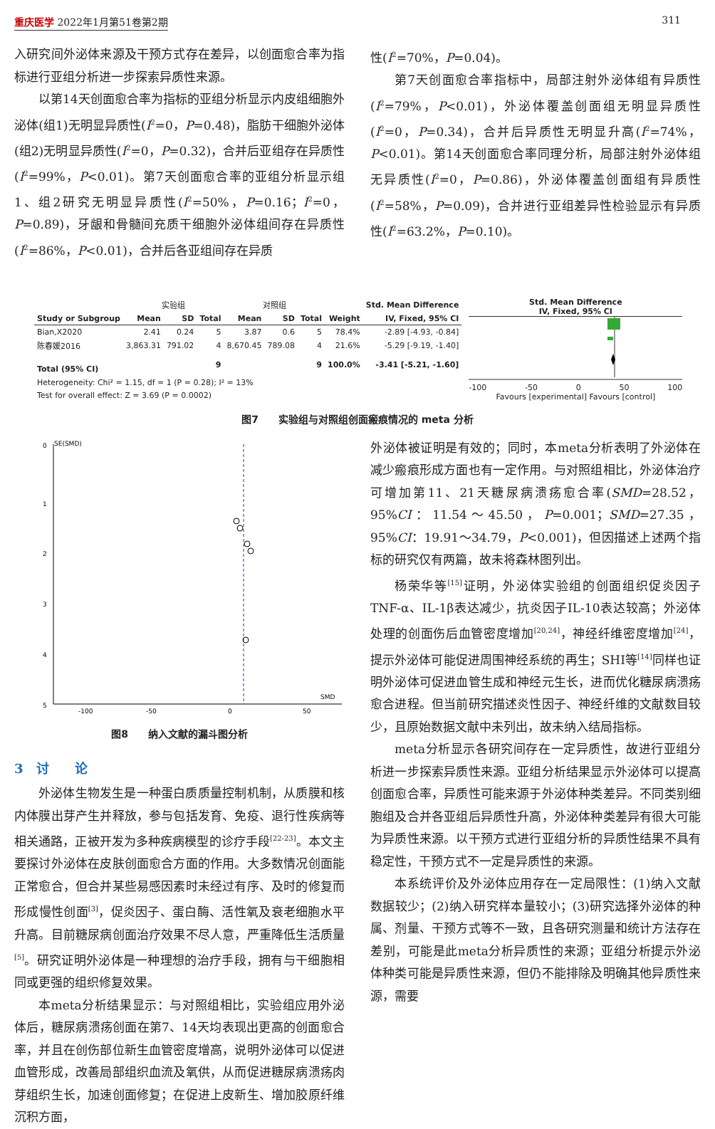重庆医学 2022年1月第51卷第2期 311
入研究间外泌体来源及干预方式存在差异，以创面愈合率为指标进行亚组分析进一步探索异质性来源。
以第14天创面愈合率为指标的亚组分析显示内皮组细胞外泌体(组1)无明显异质性(I<sup>2</sup>=0，P=0.48)，脂肪干细胞外泌体(组2)无明显异质性(I<sup>2</sup>=0，P=0.32)，合并后亚组存在异质性(I<sup>2</sup>=99%，P<0.01)。第7天创面愈合率的亚组分析显示组1、组2研究无明显异质性(I<sup>2</sup>=50%，P=0.16；I<sup>2</sup>=0，P=0.89)，牙龈和骨髓间充质干细胞外泌体组间存在异质性(I<sup>2</sup>=86%，P<0.01)，合并后各亚组间存在异质
性(I<sup>2</sup>=70%，P=0.04)。
第7天创面愈合率指标中，局部注射外泌体组有异质性(I<sup>2</sup>=79%，P<0.01)，外泌体覆盖创面组无明显异质性(I<sup>2</sup>=0，P=0.34)，合并后异质性无明显升高(I<sup>2</sup>=74%，P<0.01)。第14天创面愈合率同理分析，局部注射外泌体组无异质性(I<sup>2</sup>=0，P=0.86)，外泌体覆盖创面组有异质性(I<sup>2</sup>=58%，P=0.09)，合并进行亚组差异性检验显示有异质性(I<sup>2</sup>=63.2%，P=0.10)。
| | 实验组 | | | 对照组 | | | | Std. Mean Difference |
| Study or Subgroup | Mean | SD | Total | Mean | SD | Total | Weight | IV, Fixed, 95% CI |
| Bian,X2020 | 2.41 | 0.24 | 5 | 3.87 | 0.6 | 5 | 78.4% | -2.89 [-4.93, -0.84] |
| 陈春媛2016 | 3,863.31 | 791.02 | 4 | 8,670.45 | 789.08 | 4 | 21.6% | -5.29 [-9.19, -1.40] |
| Total (95% CI) | | | 9 | | | 9 | 100.0% | -3.41 [-5.21, -1.60] |
| Heterogeneity: Chi² = 1.15, df = 1 (P = 0.28); I² = 13% | | | | | | | | |
| Test for overall effect: Z = 3.69 (P = 0.0002) | | | | | | | | |
Std. Mean Difference
IV, Fixed, 95% CI
-100 -50 0 50 100
Favours [experimental] Favours [control]
图7　　实验组与对照组创面瘢痕情况的 meta 分析
SE(SMD)
0
1
2
3
4
5
SMD
-100
-50
0
50
图8　　纳入文献的漏斗图分析
3　讨　　论
外泌体生物发生是一种蛋白质质量控制机制，从质膜和核内体膜出芽产生并释放，参与包括发育、免疫、退行性疾病等相关通路，正被开发为多种疾病模型的诊疗手段<sup>[22-23]</sup>。本文主要探讨外泌体在皮肤创面愈合方面的作用。大多数情况创面能正常愈合，但合并某些易感因素时未经过有序、及时的修复而形成慢性创面<sup>[3]</sup>，促炎因子、蛋白酶、活性氧及衰老细胞水平升高。目前糖尿病创面治疗效果不尽人意，严重降低生活质量<sup>[5]</sup>。研究证明外泌体是一种理想的治疗手段，拥有与干细胞相同或更强的组织修复效果。
本meta分析结果显示：与对照组相比，实验组应用外泌体后，糖尿病溃疡创面在第7、14天均表现出更高的创面愈合率，并且在创伤部位新生血管密度增高，说明外泌体可以促进血管形成，改善局部组织血流及氧供，从而促进糖尿病溃疡肉芽组织生长，加速创面修复；在促进上皮新生、增加胶原纤维沉积方面，
外泌体被证明是有效的；同时，本meta分析表明了外泌体在减少瘢痕形成方面也有一定作用。与对照组相比，外泌体治疗可增加第11、21天糖尿病溃疡愈合率(SMD=28.52，95%CI：11.54～45.50，P=0.001；SMD=27.35，95%CI：19.91～34.79，P<0.001)，但因描述上述两个指标的研究仅有两篇，故未将森林图列出。
杨荣华等<sup>[15]</sup>证明，外泌体实验组的创面组织促炎因子TNF-α、IL-1β表达减少，抗炎因子IL-10表达较高；外泌体处理的创面伤后血管密度增加<sup>[20,24]</sup>，神经纤维密度增加<sup>[24]</sup>，提示外泌体可能促进周围神经系统的再生；SHI等<sup>[14]</sup>同样也证明外泌体可促进血管生成和神经元生长，进而优化糖尿病溃疡愈合进程。但当前研究描述炎性因子、神经纤维的文献数目较少，且原始数据文献中未列出，故未纳入结局指标。
meta分析显示各研究间存在一定异质性，故进行亚组分析进一步探索异质性来源。亚组分析结果显示外泌体可以提高创面愈合率，异质性可能来源于外泌体种类差异。不同类别细胞组及合并各亚组后异质性升高，外泌体种类差异有很大可能为异质性来源。以干预方式进行亚组分析的异质性结果不具有稳定性，干预方式不一定是异质性的来源。
本系统评价及外泌体应用存在一定局限性：(1)纳入文献数据较少；(2)纳入研究样本量较小；(3)研究选择外泌体的种属、剂量、干预方式等不一致，且各研究测量和统计方法存在差别，可能是此meta分析异质性的来源；亚组分析提示外泌体种类可能是异质性来源，但仍不能排除及明确其他异质性来源，需要